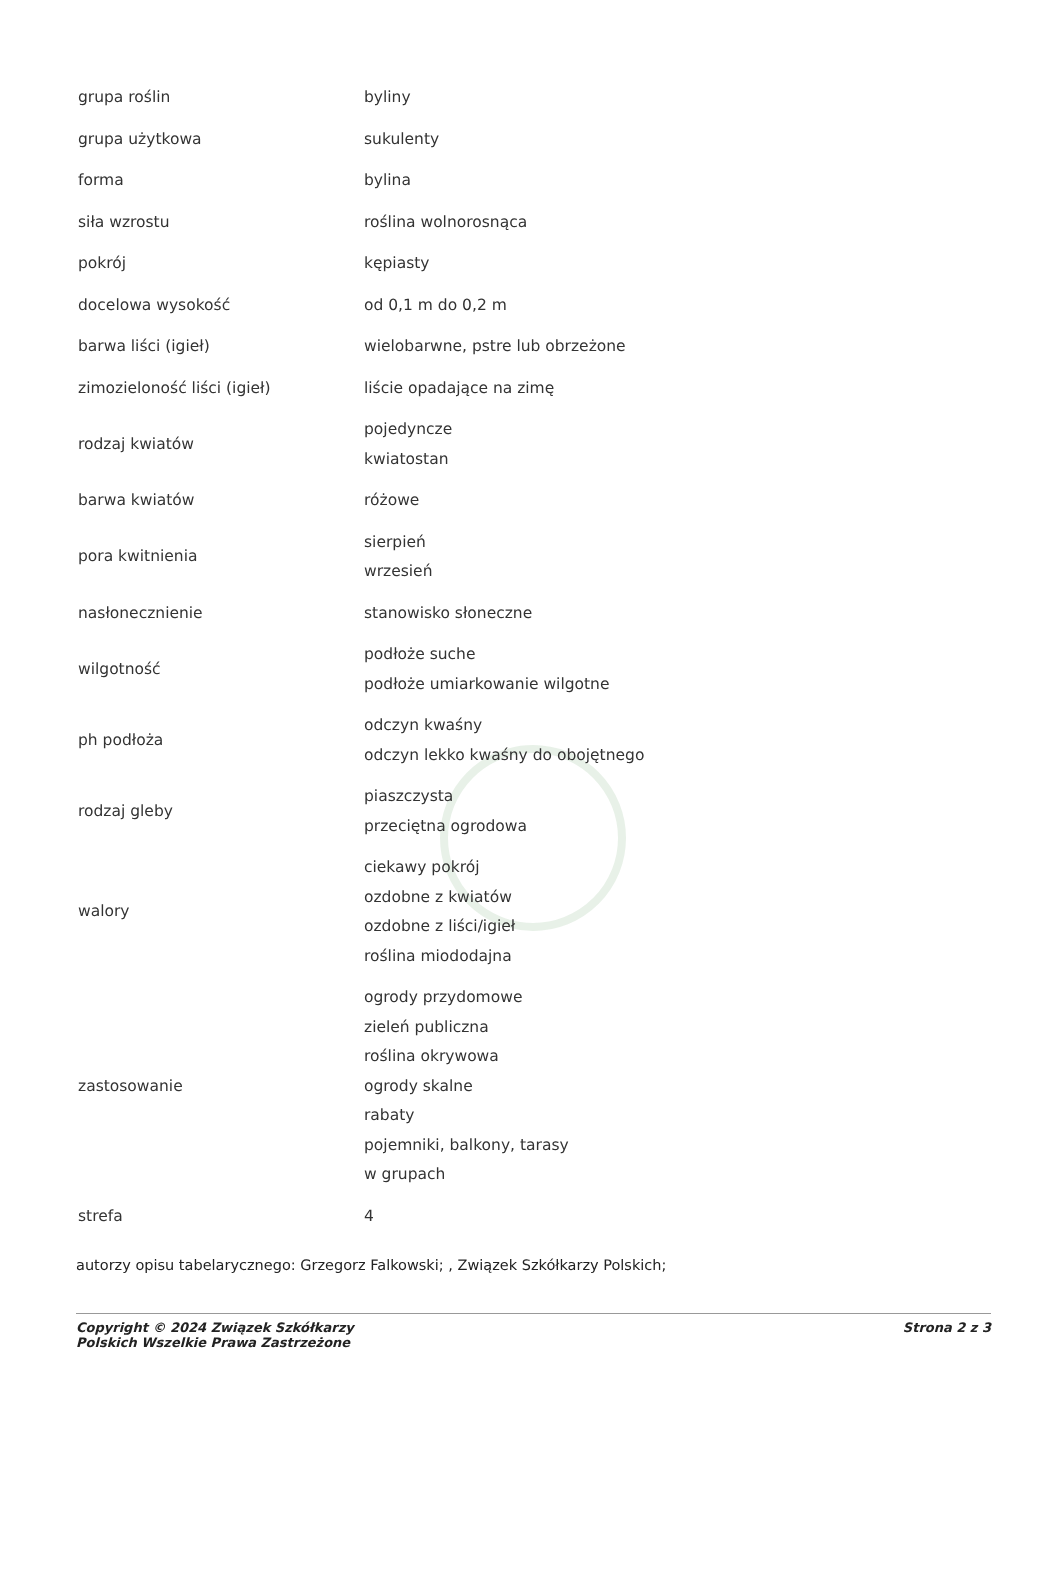| grupa roślin | byliny |
| grupa użytkowa | sukulenty |
| forma | bylina |
| siła wzrostu | roślina wolnorosnąca |
| pokrój | kępiasty |
| docelowa wysokość | od 0,1 m do 0,2 m |
| barwa liści (igieł) | wielobarwne, pstre lub obrzeżone |
| zimozieloność liści (igieł) | liście opadające na zimę |
| rodzaj kwiatów | pojedyncze kwiatostan |
| barwa kwiatów | różowe |
| pora kwitnienia | sierpień wrzesień |
| nasłonecznienie | stanowisko słoneczne |
| wilgotność | podłoże suche podłoże umiarkowanie wilgotne |
| ph podłoża | odczyn kwaśny odczyn lekko kwaśny do obojętnego |
| rodzaj gleby | piaszczysta przeciętna ogrodowa |
| walory | ciekawy pokrój ozdobne z kwiatów ozdobne z liści/igieł roślina miododajna |
| zastosowanie | ogrody przydomowe zieleń publiczna roślina okrywowa ogrody skalne rabaty pojemniki, balkony, tarasy w grupach |
| strefa | 4 |
autorzy opisu tabelarycznego: Grzegorz Falkowski; , Związek Szkółkarzy Polskich;
Copyright © 2024 Związek Szkółkarzy
Polskich Wszelkie Prawa Zastrzeżone
Strona 2 z 3